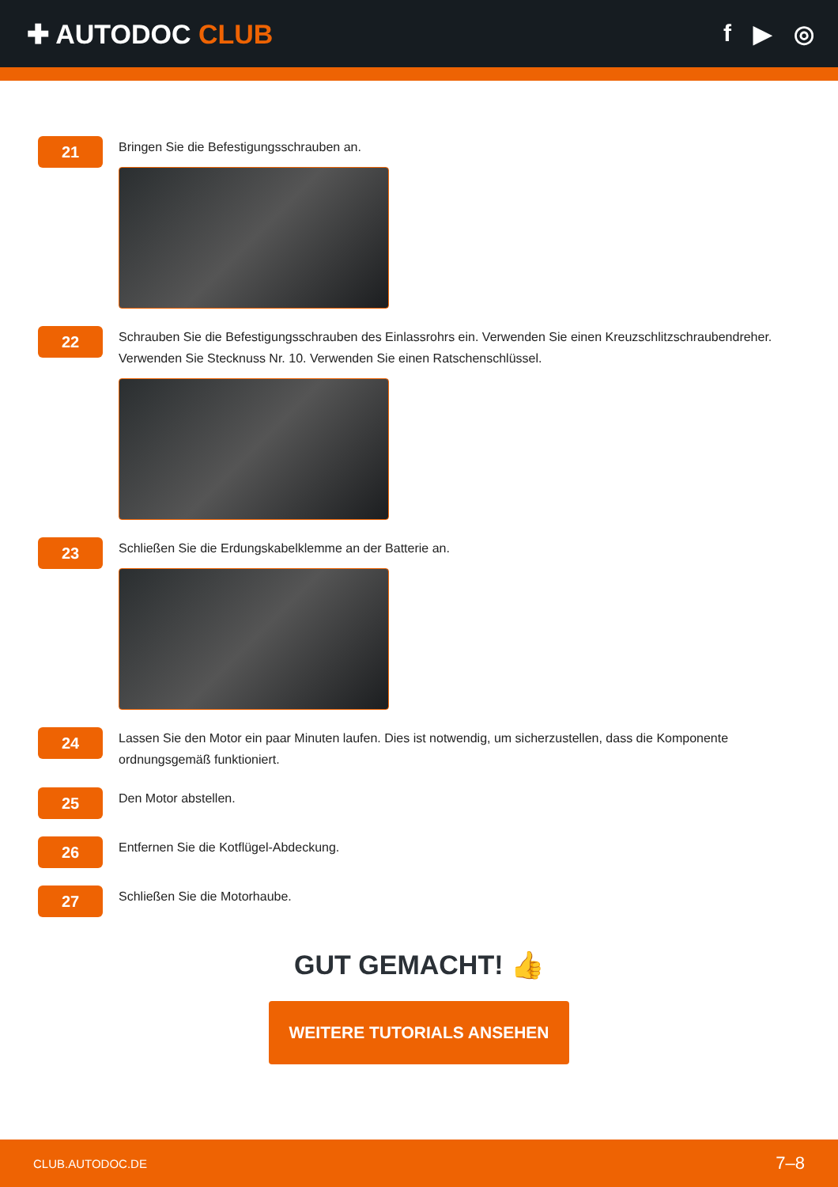✚ AUTODOC CLUB f ▶ ◎
21
Bringen Sie die Befestigungsschrauben an.
22
Schrauben Sie die Befestigungsschrauben des Einlassrohrs ein. Verwenden Sie einen Kreuzschlitzschraubendreher. Verwenden Sie Stecknuss Nr. 10. Verwenden Sie einen Ratschenschlüssel.
23
Schließen Sie die Erdungskabelklemme an der Batterie an.
24
Lassen Sie den Motor ein paar Minuten laufen. Dies ist notwendig, um sicherzustellen, dass die Komponente ordnungsgemäß funktioniert.
25
Den Motor abstellen.
26
Entfernen Sie die Kotflügel-Abdeckung.
27
Schließen Sie die Motorhaube.
GUT GEMACHT! 👍
WEITERE TUTORIALS ANSEHEN
CLUB.AUTODOC.DE 7–8